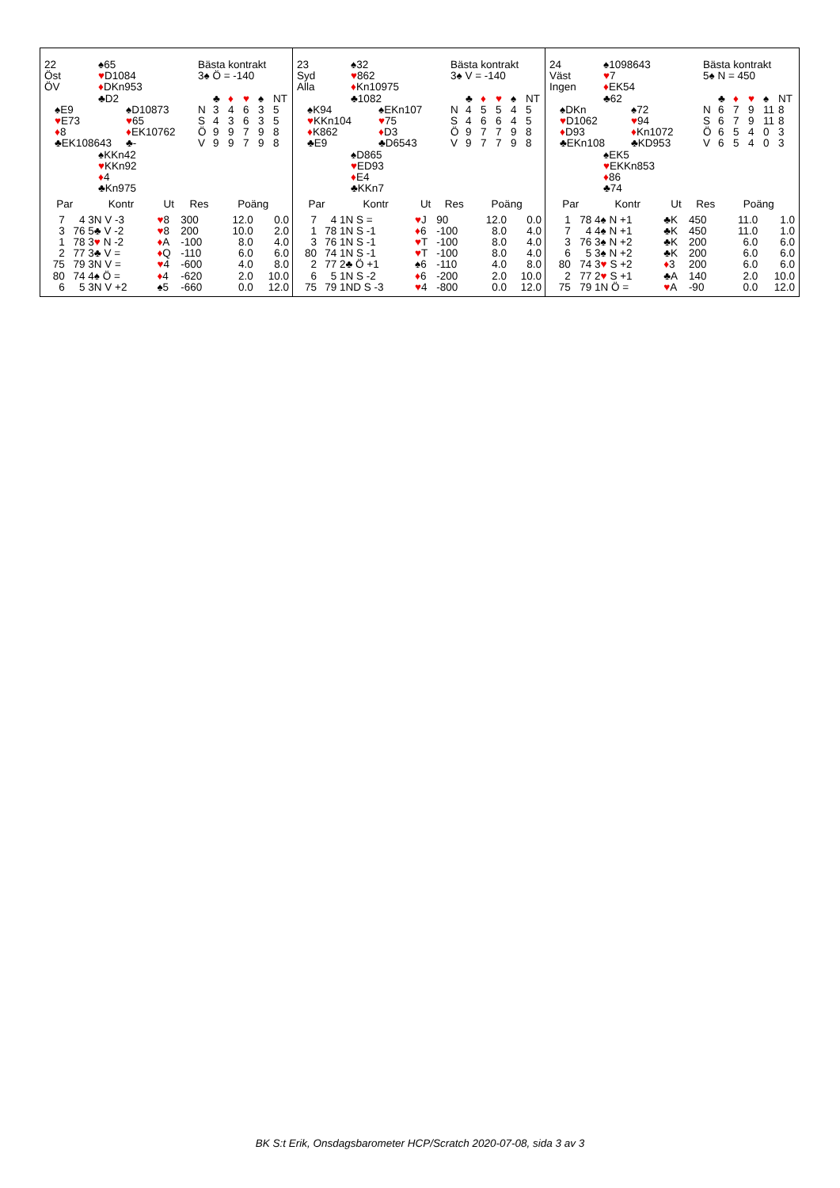| 22 | | ♠65 | | Bästa kontrakt |
| Öst | | ♥ D1084 | | 3♠ Ö = -140 |
| ÖV | | ♦ DKn953 | | |
| | | ♣D2 | | ♣ ♦ ♥ ♠ NT |
| | ♠E9 | | ♠D10873 | N 3 4 6 3 5 |
| | ♥ E73 | | ♥ 65 | S 4 3 6 3 5 |
| | ♦ 8 | | ♦ EK10762 | Ö 9 9 7 9 8 |
| | ♣EK108643 | | ♣- | V 9 9 7 9 8 |
| | | ♠KKn42 | | |
| | | ♥ KKn92 | | |
| | | ♦ 4 | | |
| | | ♣Kn975 | | |
| Par | | Kontr | Ut | Res | Poäng | |
| --- | --- | --- | --- | --- | --- | --- |
| 7 | 4 | 3N V -3 | ♥ 8 | 300 | 12.0 | 0.0 |
| 3 | 76 | 5♣ V -2 | ♥ 8 | 200 | 10.0 | 2.0 |
| 1 | 78 | 3 ♥ N -2 | ♦ A | -100 | 8.0 | 4.0 |
| 2 | 77 | 3♣ V = | ♦ Q | -110 | 6.0 | 6.0 |
| 75 | 79 | 3N V = | ♥ 4 | -600 | 4.0 | 8.0 |
| 80 | 74 | 4♠ Ö = | ♦ 4 | -620 | 2.0 | 10.0 |
| 6 | 5 | 3N V +2 | ♠5 | -660 | 0.0 | 12.0 |
| 23 | | ♠32 | | Bästa kontrakt |
| Syd | | ♥ 862 | | 3♠ V = -140 |
| Alla | | ♦ Kn10975 | | |
| | | ♣1082 | | ♣ ♦ ♥ ♠ NT |
| | ♠K94 | | ♠EKn107 | N 4 5 5 4 5 |
| | ♥ KKn104 | | ♥ 75 | S 4 6 6 4 5 |
| | ♦ K862 | | ♦ D3 | Ö 9 7 7 9 8 |
| | ♣E9 | | ♣D6543 | V 9 7 7 9 8 |
| | | ♠D865 | | |
| | | ♥ ED93 | | |
| | | ♦ E4 | | |
| | | ♣KKn7 | | |
| Par | | Kontr | Ut | Res | Poäng | |
| --- | --- | --- | --- | --- | --- | --- |
| 7 | 4 | 1N S = | ♥ J | 90 | 12.0 | 0.0 |
| 1 | 78 | 1N S -1 | ♦ 6 | -100 | 8.0 | 4.0 |
| 3 | 76 | 1N S -1 | ♥ T | -100 | 8.0 | 4.0 |
| 80 | 74 | 1N S -1 | ♥ T | -100 | 8.0 | 4.0 |
| 2 | 77 | 2♣ Ö +1 | ♠6 | -110 | 4.0 | 8.0 |
| 6 | 5 | 1N S -2 | ♦ 6 | -200 | 2.0 | 10.0 |
| 75 | 79 | 1ND S -3 | ♥ 4 | -800 | 0.0 | 12.0 |
| 24 | | ♠1098643 | | Bästa kontrakt |
| Väst | | ♥ 7 | | 5♠ N = 450 |
| Ingen | | ♦ EK54 | | |
| | | ♣62 | | ♣ ♦ ♥ ♠ NT |
| | ♠DKn | | ♠72 | N 6 7 9 11 8 |
| | ♥ D1062 | | ♥ 94 | S 6 7 9 11 8 |
| | ♦ D93 | | ♦ Kn1072 | Ö 6 5 4 0 3 |
| | ♣EKn108 | | ♣KD953 | V 6 5 4 0 3 |
| | | ♠EK5 | | |
| | | ♥ EKKn853 | | |
| | | ♦ 86 | | |
| | | ♣74 | | |
| Par | | Kontr | Ut | Res | Poäng | |
| --- | --- | --- | --- | --- | --- | --- |
| 1 | 78 | 4♠ N +1 | ♣K | 450 | 11.0 | 1.0 |
| 7 | 4 | 4♠ N +1 | ♣K | 450 | 11.0 | 1.0 |
| 3 | 76 | 3♠ N +2 | ♣K | 200 | 6.0 | 6.0 |
| 6 | 5 | 3♠ N +2 | ♣K | 200 | 6.0 | 6.0 |
| 80 | 74 | 3 ♥ S +2 | ♦ 3 | 200 | 6.0 | 6.0 |
| 2 | 77 | 2 ♥ S +1 | ♣A | 140 | 2.0 | 10.0 |
| 75 | 79 | 1N Ö = | ♥ A | -90 | 0.0 | 12.0 |
BK S:t Erik, Onsdagsbarometer HCP/Scratch 2020-07-08, sida 3 av 3